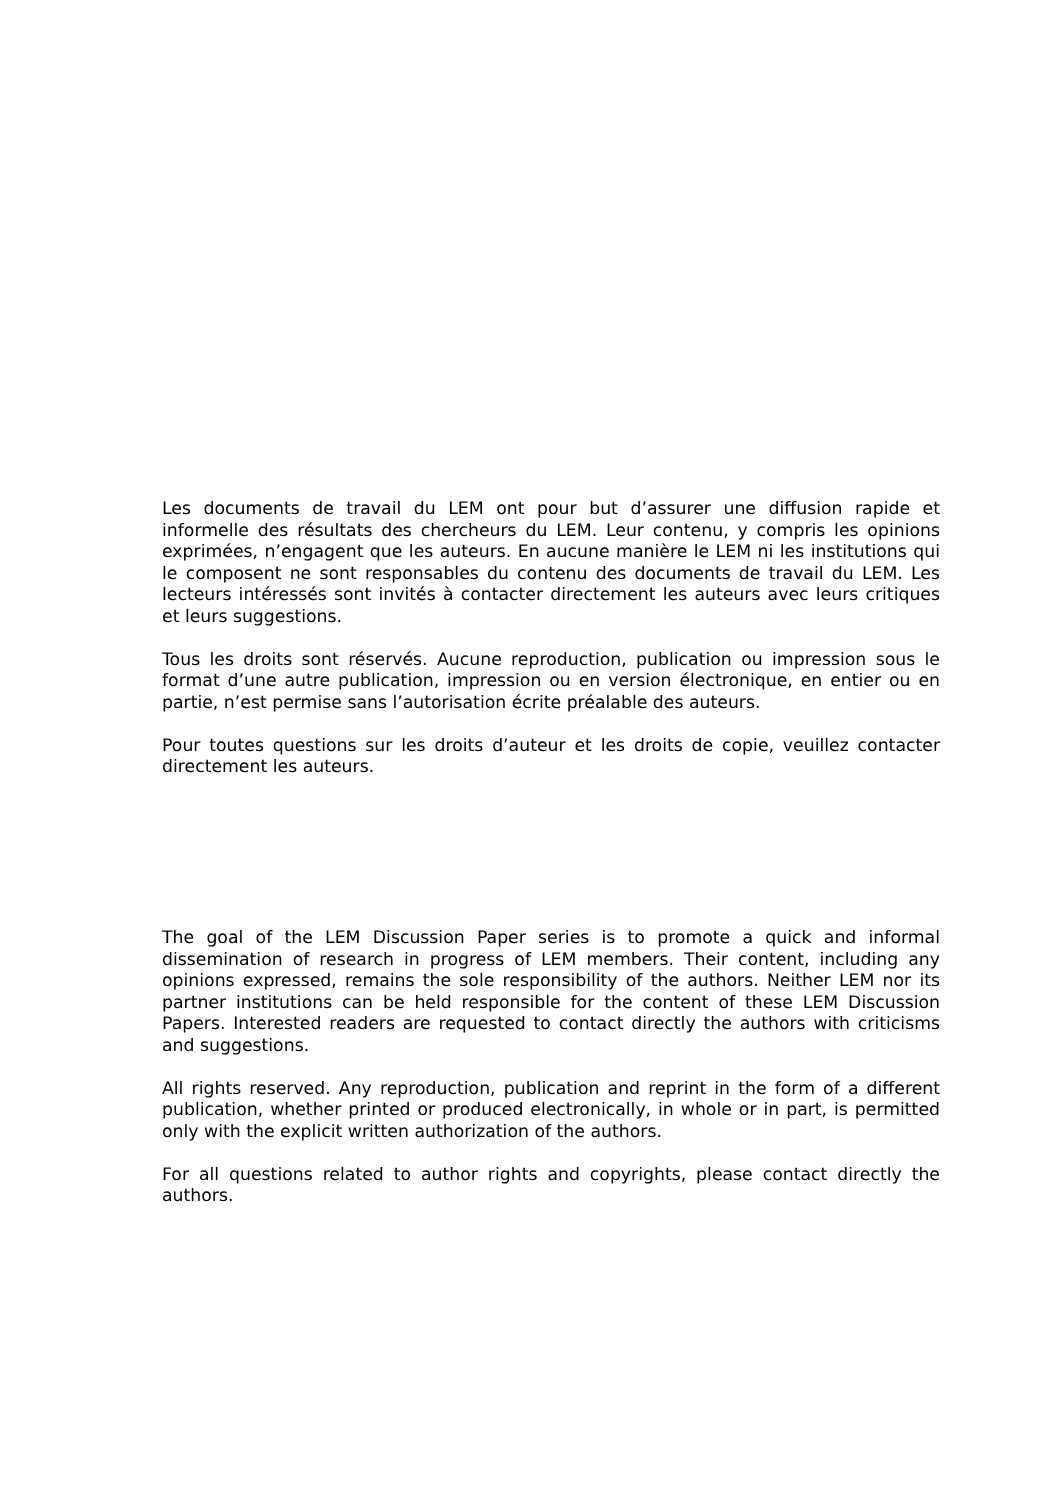Les documents de travail du LEM ont pour but d’assurer une diffusion rapide et informelle des résultats des chercheurs du LEM. Leur contenu, y compris les opinions exprimées, n’engagent que les auteurs. En aucune manière le LEM ni les institutions qui le composent ne sont responsables du contenu des documents de travail du LEM. Les lecteurs intéressés sont invités à contacter directement les auteurs avec leurs critiques et leurs suggestions.
Tous les droits sont réservés. Aucune reproduction, publication ou impression sous le format d’une autre publication, impression ou en version électronique, en entier ou en partie, n’est permise sans l’autorisation écrite préalable des auteurs.
Pour toutes questions sur les droits d’auteur et les droits de copie, veuillez contacter directement les auteurs.
The goal of the LEM Discussion Paper series is to promote a quick and informal dissemination of research in progress of LEM members. Their content, including any opinions expressed, remains the sole responsibility of the authors. Neither LEM nor its partner institutions can be held responsible for the content of these LEM Discussion Papers. Interested readers are requested to contact directly the authors with criticisms and suggestions.
All rights reserved. Any reproduction, publication and reprint in the form of a different publication, whether printed or produced electronically, in whole or in part, is permitted only with the explicit written authorization of the authors.
For all questions related to author rights and copyrights, please contact directly the authors.